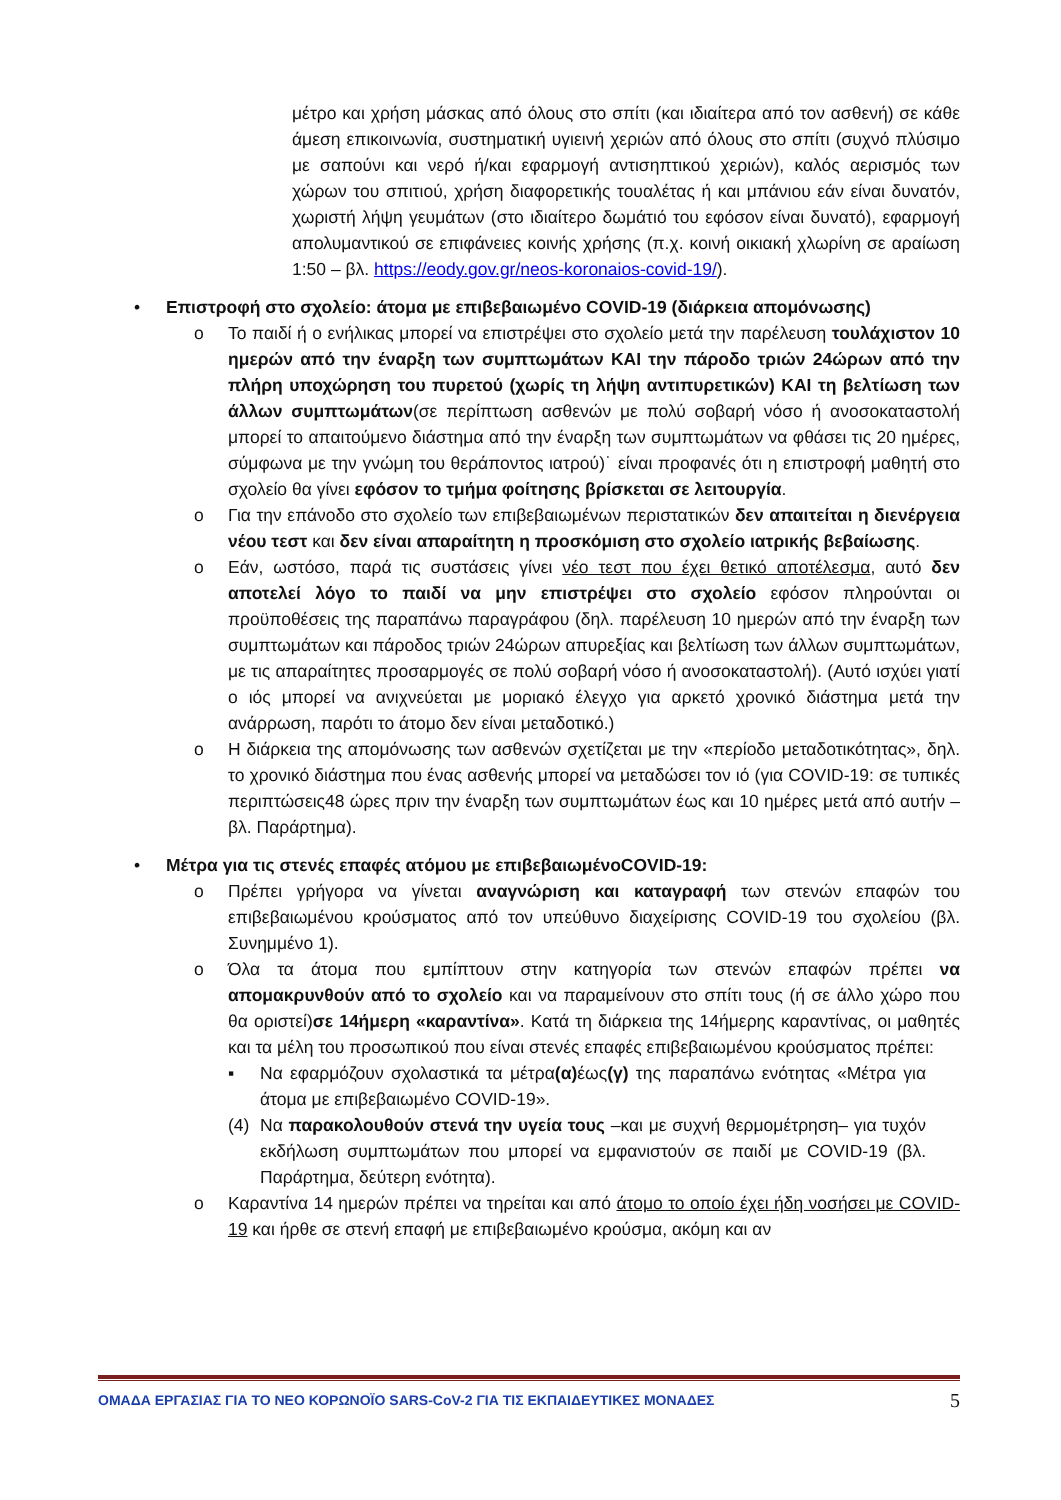μέτρο και χρήση μάσκας από όλους στο σπίτι (και ιδιαίτερα από τον ασθενή) σε κάθε άμεση επικοινωνία, συστηματική υγιεινή χεριών από όλους στο σπίτι (συχνό πλύσιμο με σαπούνι και νερό ή/και εφαρμογή αντισηπτικού χεριών), καλός αερισμός των χώρων του σπιτιού, χρήση διαφορετικής τουαλέτας ή και μπάνιου εάν είναι δυνατόν, χωριστή λήψη γευμάτων (στο ιδιαίτερο δωμάτιό του εφόσον είναι δυνατό), εφαρμογή απολυμαντικού σε επιφάνειες κοινής χρήσης (π.χ. κοινή οικιακή χλωρίνη σε αραίωση 1:50 – βλ. https://eody.gov.gr/neos-koronaios-covid-19/).
• Επιστροφή στο σχολείο: άτομα με επιβεβαιωμένο COVID-19 (διάρκεια απομόνωσης)
o Το παιδί ή ο ενήλικας μπορεί να επιστρέψει στο σχολείο μετά την παρέλευση τουλάχιστον 10 ημερών από την έναρξη των συμπτωμάτων ΚΑΙ την πάροδο τριών 24ώρων από την πλήρη υποχώρηση του πυρετού (χωρίς τη λήψη αντιπυρετικών) ΚΑΙ τη βελτίωση των άλλων συμπτωμάτων(σε περίπτωση ασθενών με πολύ σοβαρή νόσο ή ανοσοκαταστολή μπορεί το απαιτούμενο διάστημα από την έναρξη των συμπτωμάτων να φθάσει τις 20 ημέρες, σύμφωνα με την γνώμη του θεράποντος ιατρού)˙ είναι προφανές ότι η επιστροφή μαθητή στο σχολείο θα γίνει εφόσον το τμήμα φοίτησης βρίσκεται σε λειτουργία.
o Για την επάνοδο στο σχολείο των επιβεβαιωμένων περιστατικών δεν απαιτείται η διενέργεια νέου τεστ και δεν είναι απαραίτητη η προσκόμιση στο σχολείο ιατρικής βεβαίωσης.
o Εάν, ωστόσο, παρά τις συστάσεις γίνει νέο τεστ που έχει θετικό αποτέλεσμα, αυτό δεν αποτελεί λόγο το παιδί να μην επιστρέψει στο σχολείο εφόσον πληρούνται οι προϋποθέσεις της παραπάνω παραγράφου (δηλ. παρέλευση 10 ημερών από την έναρξη των συμπτωμάτων και πάροδος τριών 24ώρων απυρεξίας και βελτίωση των άλλων συμπτωμάτων, με τις απαραίτητες προσαρμογές σε πολύ σοβαρή νόσο ή ανοσοκαταστολή). (Αυτό ισχύει γιατί ο ιός μπορεί να ανιχνεύεται με μοριακό έλεγχο για αρκετό χρονικό διάστημα μετά την ανάρρωση, παρότι το άτομο δεν είναι μεταδοτικό.)
o Η διάρκεια της απομόνωσης των ασθενών σχετίζεται με την «περίοδο μεταδοτικότητας», δηλ. το χρονικό διάστημα που ένας ασθενής μπορεί να μεταδώσει τον ιό (για COVID-19: σε τυπικές περιπτώσεις48 ώρες πριν την έναρξη των συμπτωμάτων έως και 10 ημέρες μετά από αυτήν – βλ. Παράρτημα).
• Μέτρα για τις στενές επαφές ατόμου με επιβεβαιωμένοCOVID-19:
o Πρέπει γρήγορα να γίνεται αναγνώριση και καταγραφή των στενών επαφών του επιβεβαιωμένου κρούσματος από τον υπεύθυνο διαχείρισης COVID-19 του σχολείου (βλ. Συνημμένο 1).
o Όλα τα άτομα που εμπίπτουν στην κατηγορία των στενών επαφών πρέπει να απομακρυνθούν από το σχολείο και να παραμείνουν στο σπίτι τους (ή σε άλλο χώρο που θα οριστεί)σε 14ήμερη «καραντίνα». Κατά τη διάρκεια της 14ήμερης καραντίνας, οι μαθητές και τα μέλη του προσωπικού που είναι στενές επαφές επιβεβαιωμένου κρούσματος πρέπει:
▪ Να εφαρμόζουν σχολαστικά τα μέτρα(α) έως(γ) της παραπάνω ενότητας «Μέτρα για άτομα με επιβεβαιωμένο COVID-19».
(4) Να παρακολουθούν στενά την υγεία τους –και με συχνή θερμομέτρηση– για τυχόν εκδήλωση συμπτωμάτων που μπορεί να εμφανιστούν σε παιδί με COVID-19 (βλ. Παράρτημα, δεύτερη ενότητα).
o Καραντίνα 14 ημερών πρέπει να τηρείται και από άτομο το οποίο έχει ήδη νοσήσει με COVID-19 και ήρθε σε στενή επαφή με επιβεβαιωμένο κρούσμα, ακόμη και αν
ΟΜΑΔΑ ΕΡΓΑΣΙΑΣ ΓΙΑ ΤΟ ΝΕΟ ΚΟΡΩΝΟΪΟ SARS-CoV-2 ΓΙΑ ΤΙΣ ΕΚΠΑΙΔΕΥΤΙΚΕΣ ΜΟΝΑΔΕΣ 5